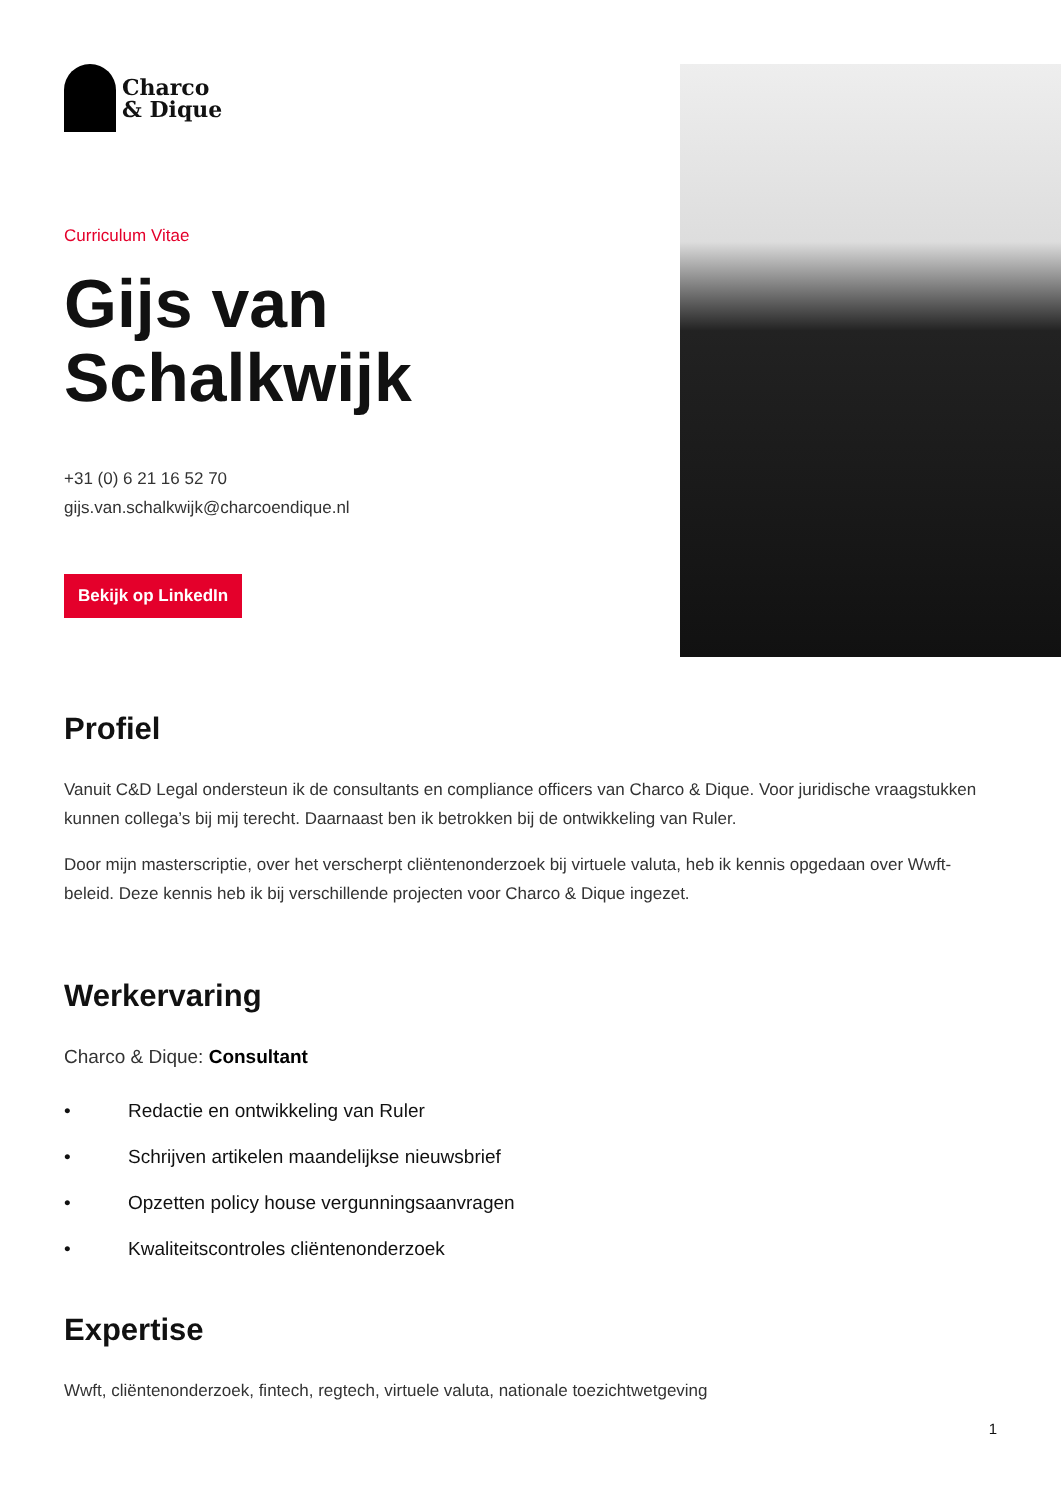Charco
& Dique
Curriculum Vitae
Gijs van
Schalkwijk
+31 (0) 6 21 16 52 70
gijs.van.schalkwijk@charcoendique.nl
Bekijk op LinkedIn
Profiel
Vanuit C&D Legal ondersteun ik de consultants en compliance officers van Charco & Dique. Voor juridische vraagstukken kunnen collega’s bij mij terecht. Daarnaast ben ik betrokken bij de ontwikkeling van Ruler.
Door mijn masterscriptie, over het verscherpt cliëntenonderzoek bij virtuele valuta, heb ik kennis opgedaan over Wwft-beleid. Deze kennis heb ik bij verschillende projecten voor Charco & Dique ingezet.
Werkervaring
Charco & Dique: Consultant
• Redactie en ontwikkeling van Ruler
• Schrijven artikelen maandelijkse nieuwsbrief
• Opzetten policy house vergunningsaanvragen
• Kwaliteitscontroles cliëntenonderzoek
Expertise
Wwft, cliëntenonderzoek, fintech, regtech, virtuele valuta, nationale toezichtwetgeving
1